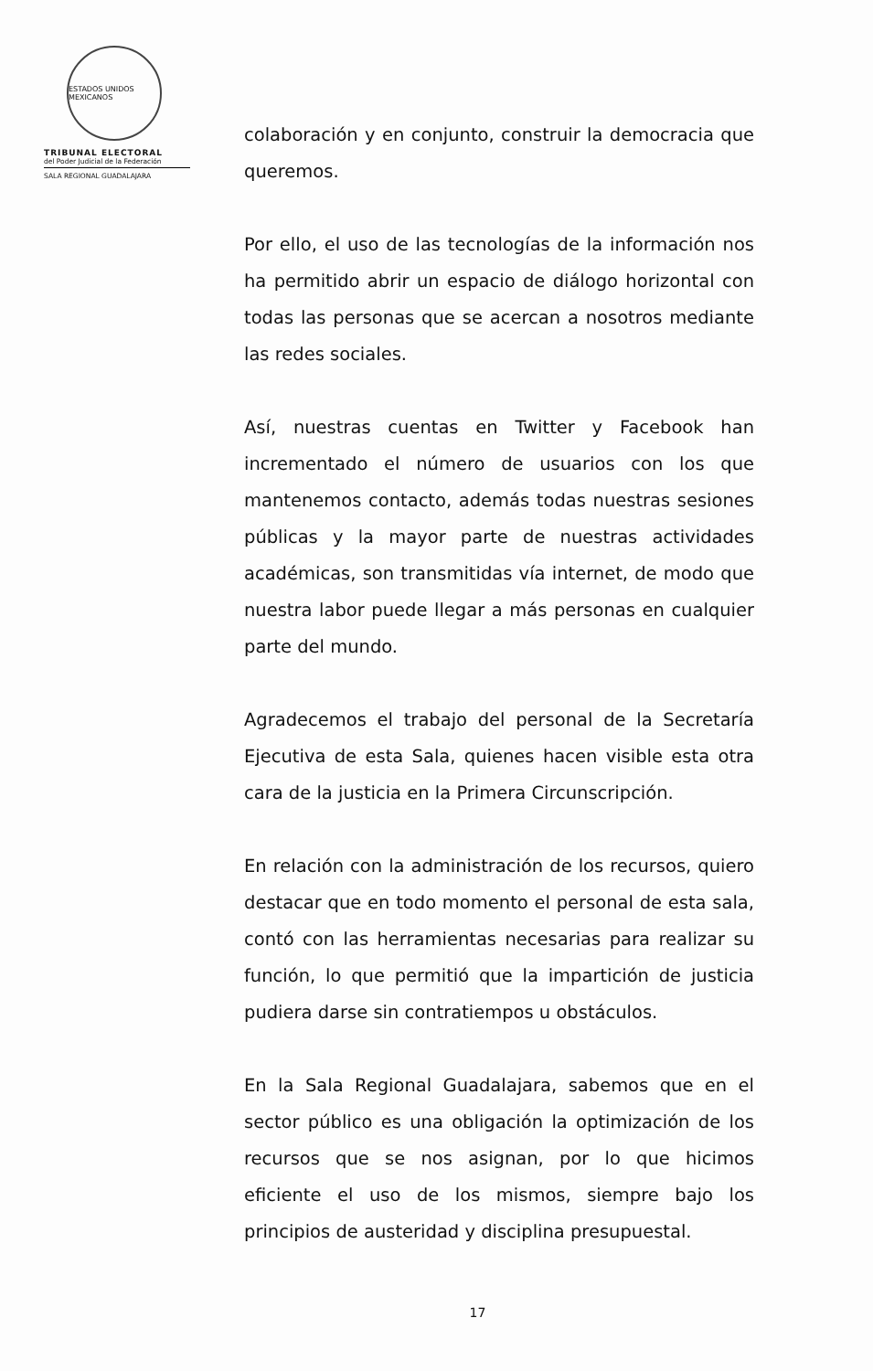ESTADOS UNIDOS MEXICANOS
TRIBUNAL ELECTORAL
del Poder Judicial de la Federación
SALA REGIONAL GUADALAJARA
colaboración y en conjunto, construir la democracia que queremos.
Por ello, el uso de las tecnologías de la información nos ha permitido abrir un espacio de diálogo horizontal con todas las personas que se acercan a nosotros mediante las redes sociales.
Así, nuestras cuentas en Twitter y Facebook han incrementado el número de usuarios con los que mantenemos contacto, además todas nuestras sesiones públicas y la mayor parte de nuestras actividades académicas, son transmitidas vía internet, de modo que nuestra labor puede llegar a más personas en cualquier parte del mundo.
Agradecemos el trabajo del personal de la Secretaría Ejecutiva de esta Sala, quienes hacen visible esta otra cara de la justicia en la Primera Circunscripción.
En relación con la administración de los recursos, quiero destacar que en todo momento el personal de esta sala, contó con las herramientas necesarias para realizar su función, lo que permitió que la impartición de justicia pudiera darse sin contratiempos u obstáculos.
En la Sala Regional Guadalajara, sabemos que en el sector público es una obligación la optimización de los recursos que se nos asignan, por lo que hicimos eficiente el uso de los mismos, siempre bajo los principios de austeridad y disciplina presupuestal.
17